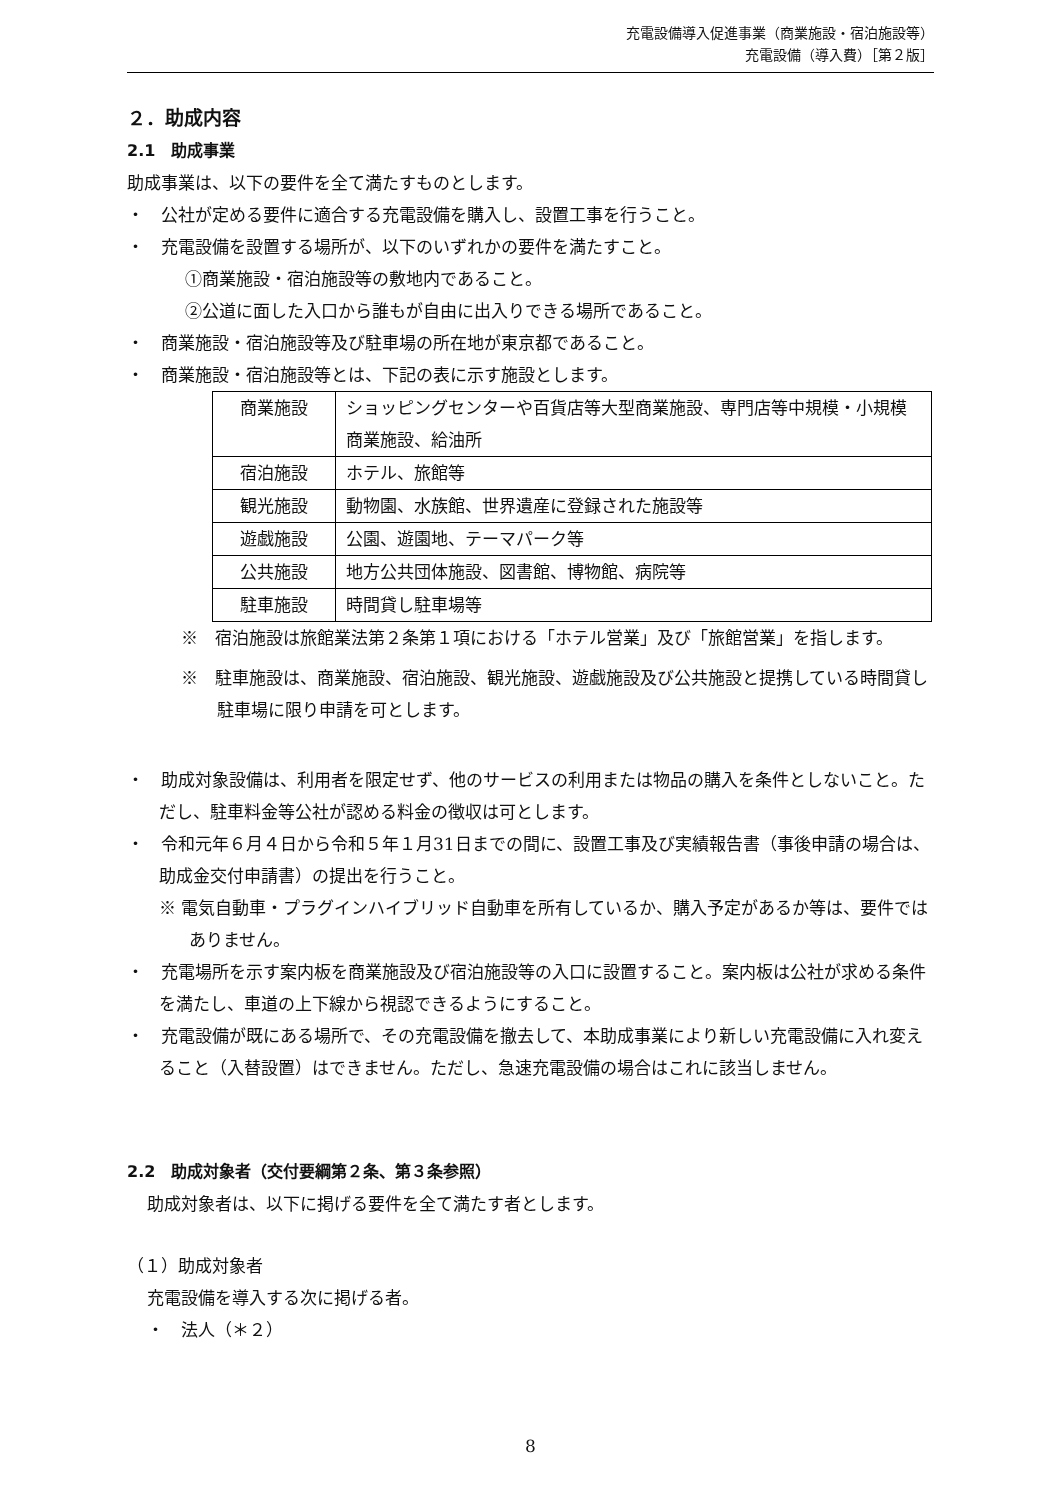充電設備導入促進事業（商業施設・宿泊施設等）
充電設備（導入費）［第２版］
２．助成内容
2.1　助成事業
助成事業は、以下の要件を全て満たすものとします。
・　公社が定める要件に適合する充電設備を購入し、設置工事を行うこと。
・　充電設備を設置する場所が、以下のいずれかの要件を満たすこと。
①商業施設・宿泊施設等の敷地内であること。
②公道に面した入口から誰もが自由に出入りできる場所であること。
・　商業施設・宿泊施設等及び駐車場の所在地が東京都であること。
・　商業施設・宿泊施設等とは、下記の表に示す施設とします。
| 商業施設 | ショッピングセンターや百貨店等大型商業施設、専門店等中規模・小規模商業施設、給油所 |
| 宿泊施設 | ホテル、旅館等 |
| 観光施設 | 動物園、水族館、世界遺産に登録された施設等 |
| 遊戯施設 | 公園、遊園地、テーマパーク等 |
| 公共施設 | 地方公共団体施設、図書館、博物館、病院等 |
| 駐車施設 | 時間貸し駐車場等 |
※　宿泊施設は旅館業法第２条第１項における「ホテル営業」及び「旅館営業」を指します。
※　駐車施設は、商業施設、宿泊施設、観光施設、遊戯施設及び公共施設と提携している時間貸し駐車場に限り申請を可とします。
・　助成対象設備は、利用者を限定せず、他のサービスの利用または物品の購入を条件としないこと。ただし、駐車料金等公社が認める料金の徴収は可とします。
・　令和元年６月４日から令和５年１月31日までの間に、設置工事及び実績報告書（事後申請の場合は、助成金交付申請書）の提出を行うこと。
※ 電気自動車・プラグインハイブリッド自動車を所有しているか、購入予定があるか等は、要件ではありません。
・　充電場所を示す案内板を商業施設及び宿泊施設等の入口に設置すること。案内板は公社が求める条件を満たし、車道の上下線から視認できるようにすること。
・　充電設備が既にある場所で、その充電設備を撤去して、本助成事業により新しい充電設備に入れ変えること（入替設置）はできません。ただし、急速充電設備の場合はこれに該当しません。
2.2　助成対象者（交付要綱第２条、第３条参照）
助成対象者は、以下に掲げる要件を全て満たす者とします。
（１）助成対象者
充電設備を導入する次に掲げる者。
・　法人（＊２）
8